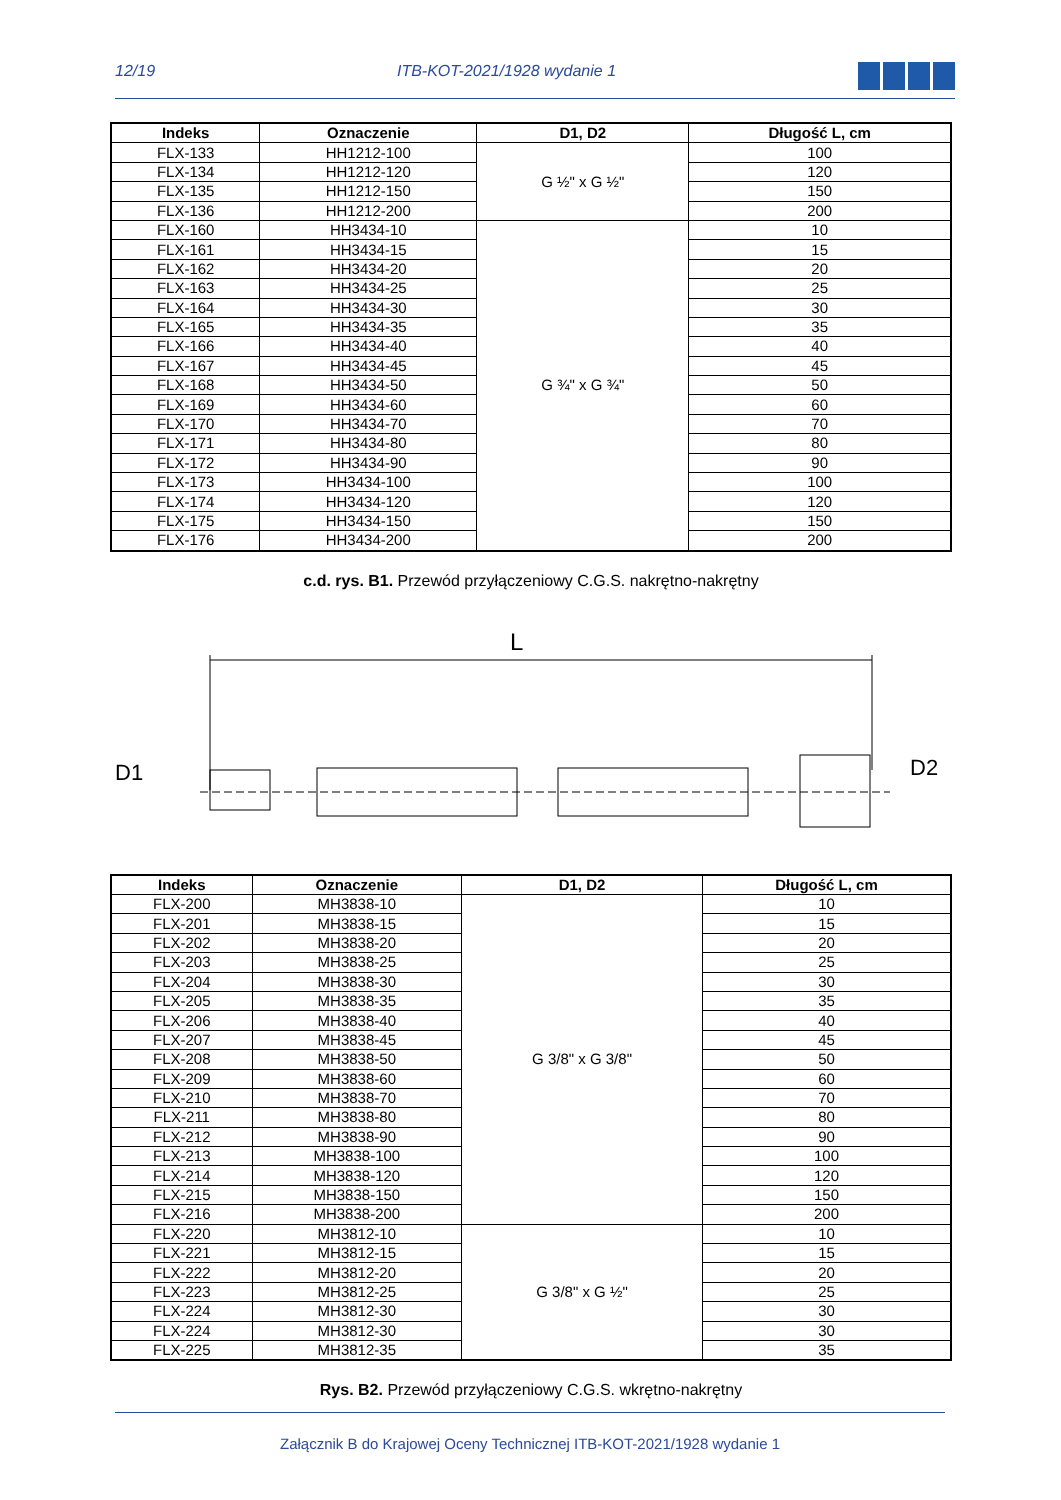12/19 ITB-KOT-2021/1928 wydanie 1
| Indeks | Oznaczenie | D1, D2 | Długość L, cm |
| --- | --- | --- | --- |
| FLX-133 | HH1212-100 | G ½" x G ½" | 100 |
| FLX-134 | HH1212-120 | | 120 |
| FLX-135 | HH1212-150 | | 150 |
| FLX-136 | HH1212-200 | | 200 |
| FLX-160 | HH3434-10 | G ¾" x G ¾" | 10 |
| FLX-161 | HH3434-15 | | 15 |
| FLX-162 | HH3434-20 | | 20 |
| FLX-163 | HH3434-25 | | 25 |
| FLX-164 | HH3434-30 | | 30 |
| FLX-165 | HH3434-35 | | 35 |
| FLX-166 | HH3434-40 | | 40 |
| FLX-167 | HH3434-45 | | 45 |
| FLX-168 | HH3434-50 | | 50 |
| FLX-169 | HH3434-60 | | 60 |
| FLX-170 | HH3434-70 | | 70 |
| FLX-171 | HH3434-80 | | 80 |
| FLX-172 | HH3434-90 | | 90 |
| FLX-173 | HH3434-100 | | 100 |
| FLX-174 | HH3434-120 | | 120 |
| FLX-175 | HH3434-150 | | 150 |
| FLX-176 | HH3434-200 | | 200 |
c.d. rys. B1. Przewód przyłączeniowy C.G.S. nakrętno-nakrętny
L
D1
D2
| Indeks | Oznaczenie | D1, D2 | Długość L, cm |
| --- | --- | --- | --- |
| FLX-200 | MH3838-10 | G 3/8" x G 3/8" | 10 |
| FLX-201 | MH3838-15 | | 15 |
| FLX-202 | MH3838-20 | | 20 |
| FLX-203 | MH3838-25 | | 25 |
| FLX-204 | MH3838-30 | | 30 |
| FLX-205 | MH3838-35 | | 35 |
| FLX-206 | MH3838-40 | | 40 |
| FLX-207 | MH3838-45 | | 45 |
| FLX-208 | MH3838-50 | | 50 |
| FLX-209 | MH3838-60 | | 60 |
| FLX-210 | MH3838-70 | | 70 |
| FLX-211 | MH3838-80 | | 80 |
| FLX-212 | MH3838-90 | | 90 |
| FLX-213 | MH3838-100 | | 100 |
| FLX-214 | MH3838-120 | | 120 |
| FLX-215 | MH3838-150 | | 150 |
| FLX-216 | MH3838-200 | | 200 |
| FLX-220 | MH3812-10 | G 3/8" x G ½" | 10 |
| FLX-221 | MH3812-15 | | 15 |
| FLX-222 | MH3812-20 | | 20 |
| FLX-223 | MH3812-25 | | 25 |
| FLX-224 | MH3812-30 | | 30 |
| FLX-224 | MH3812-30 | | 30 |
| FLX-225 | MH3812-35 | | 35 |
Rys. B2. Przewód przyłączeniowy C.G.S. wkrętno-nakrętny
Załącznik B do Krajowej Oceny Technicznej ITB-KOT-2021/1928 wydanie 1